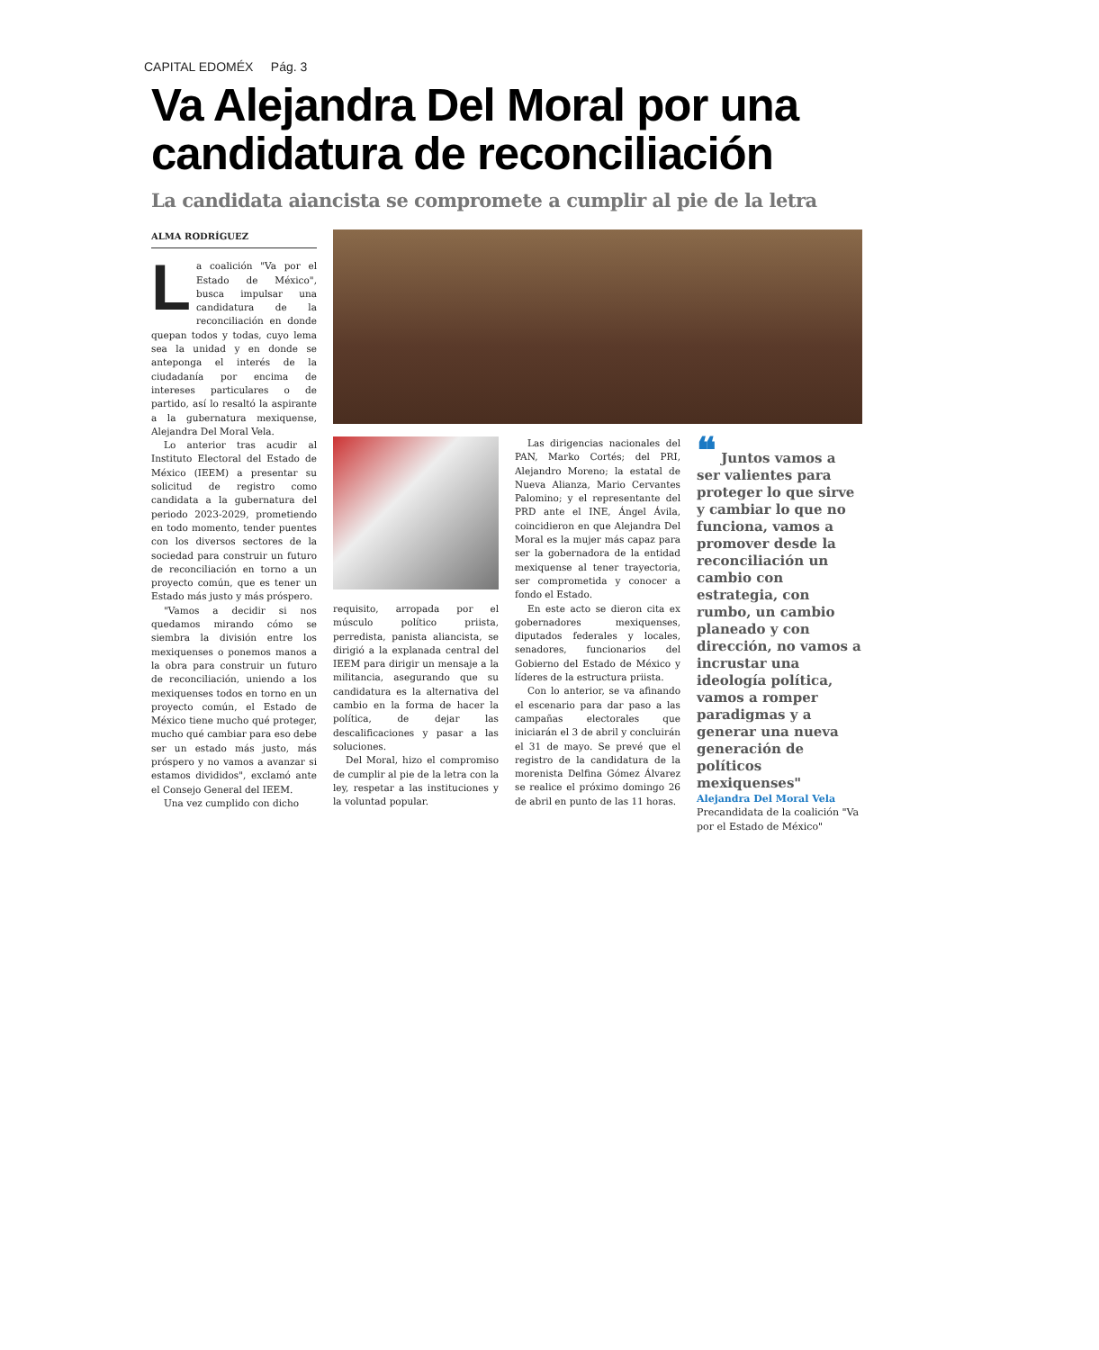CAPITAL EDOMÉX Pág. 3
Va Alejandra Del Moral por una candidatura de reconciliación
La candidata aiancista se compromete a cumplir al pie de la letra
ALMA RODRÍGUEZ
La coalición "Va por el Estado de México", busca impulsar una candidatura de la reconciliación en donde quepan todos y todas, cuyo lema sea la unidad y en donde se anteponga el interés de la ciudadanía por encima de intereses particulares o de partido, así lo resaltó la aspirante a la gubernatura mexiquense, Alejandra Del Moral Vela.
Lo anterior tras acudir al Instituto Electoral del Estado de México (IEEM) a presentar su solicitud de registro como candidata a la gubernatura del periodo 2023-2029, prometiendo en todo momento, tender puentes con los diversos sectores de la sociedad para construir un futuro de reconciliación en torno a un proyecto común, que es tener un Estado más justo y más próspero.
"Vamos a decidir si nos quedamos mirando cómo se siembra la división entre los mexiquenses o ponemos manos a la obra para construir un futuro de reconciliación, uniendo a los mexiquenses todos en torno en un proyecto común, el Estado de México tiene mucho qué proteger, mucho qué cambiar para eso debe ser un estado más justo, más próspero y no vamos a avanzar si estamos divididos", exclamó ante el Consejo General del IEEM.
Una vez cumplido con dicho
requisito, arropada por el músculo político priista, perredista, panista aliancista, se dirigió a la explanada central del IEEM para dirigir un mensaje a la militancia, asegurando que su candidatura es la alternativa del cambio en la forma de hacer la política, de dejar las descalificaciones y pasar a las soluciones.
Del Moral, hizo el compromiso de cumplir al pie de la letra con la ley, respetar a las instituciones y la voluntad popular.
Las dirigencias nacionales del PAN, Marko Cortés; del PRI, Alejandro Moreno; la estatal de Nueva Alianza, Mario Cervantes Palomino; y el representante del PRD ante el INE, Ángel Ávila, coincidieron en que Alejandra Del Moral es la mujer más capaz para ser la gobernadora de la entidad mexiquense al tener trayectoria, ser comprometida y conocer a fondo el Estado.
En este acto se dieron cita ex gobernadores mexiquenses, diputados federales y locales, senadores, funcionarios del Gobierno del Estado de México y líderes de la estructura priista.
Con lo anterior, se va afinando el escenario para dar paso a las campañas electorales que iniciarán el 3 de abril y concluirán el 31 de mayo. Se prevé que el registro de la candidatura de la morenista Delfina Gómez Álvarez se realice el próximo domingo 26 de abril en punto de las 11 horas.
❝ Juntos vamos a ser valientes para proteger lo que sirve y cambiar lo que no funciona, vamos a promover desde la reconciliación un cambio con estrategia, con rumbo, un cambio planeado y con dirección, no vamos a incrustar una ideología política, vamos a romper paradigmas y a generar una nueva generación de políticos mexiquenses"
Alejandra Del Moral Vela
Precandidata de la coalición "Va por el Estado de México"